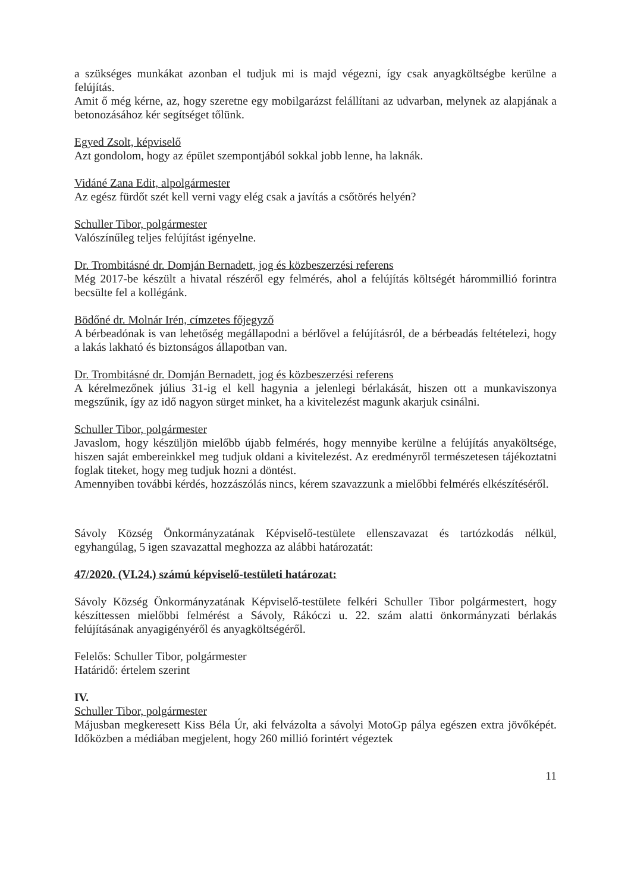a szükséges munkákat azonban el tudjuk mi is majd végezni, így csak anyagköltségbe kerülne a felújítás.
Amit ő még kérne, az, hogy szeretne egy mobilgarázst felállítani az udvarban, melynek az alapjának a betonozásához kér segítséget tőlünk.
Egyed Zsolt, képviselő
Azt gondolom, hogy az épület szempontjából sokkal jobb lenne, ha laknák.
Vidáné Zana Edit, alpolgármester
Az egész fürdőt szét kell verni vagy elég csak a javítás a csőtörés helyén?
Schuller Tibor, polgármester
Valószínűleg teljes felújítást igényelne.
Dr. Trombitásné dr. Domján Bernadett, jog és közbeszerzési referens
Még 2017-be készült a hivatal részéről egy felmérés, ahol a felújítás költségét hárommillió forintra becsülte fel a kollégánk.
Bödőné dr. Molnár Irén, címzetes főjegyző
A bérbeadónak is van lehetőség megállapodni a bérlővel a felújításról, de a bérbeadás feltételezi, hogy a lakás lakható és biztonságos állapotban van.
Dr. Trombitásné dr. Domján Bernadett, jog és közbeszerzési referens
A kérelmezőnek július 31-ig el kell hagynia a jelenlegi bérlakását, hiszen ott a munkaviszonya megszűnik, így az idő nagyon sürget minket, ha a kivitelezést magunk akarjuk csinálni.
Schuller Tibor, polgármester
Javaslom, hogy készüljön mielőbb újabb felmérés, hogy mennyibe kerülne a felújítás anyaköltsége, hiszen saját embereinkkel meg tudjuk oldani a kivitelezést. Az eredményről természetesen tájékoztatni foglak titeket, hogy meg tudjuk hozni a döntést.
Amennyiben további kérdés, hozzászólás nincs, kérem szavazzunk a mielőbbi felmérés elkészítéséről.
Sávoly Község Önkormányzatának Képviselő-testülete ellenszavazat és tartózkodás nélkül, egyhangúlag, 5 igen szavazattal meghozza az alábbi határozatát:
47/2020. (VI.24.) számú képviselő-testületi határozat:
Sávoly Község Önkormányzatának Képviselő-testülete felkéri Schuller Tibor polgármestert, hogy készíttessen mielőbbi felmérést a Sávoly, Rákóczi u. 22. szám alatti önkormányzati bérlakás felújításának anyagigényéről és anyagköltségéről.
Felelős: Schuller Tibor, polgármester
Határidő: értelem szerint
IV.
Schuller Tibor, polgármester
Májusban megkeresett Kiss Béla Úr, aki felvázolta a sávolyi MotoGp pálya egészen extra jövőképét. Időközben a médiában megjelent, hogy 260 millió forintért végeztek
11